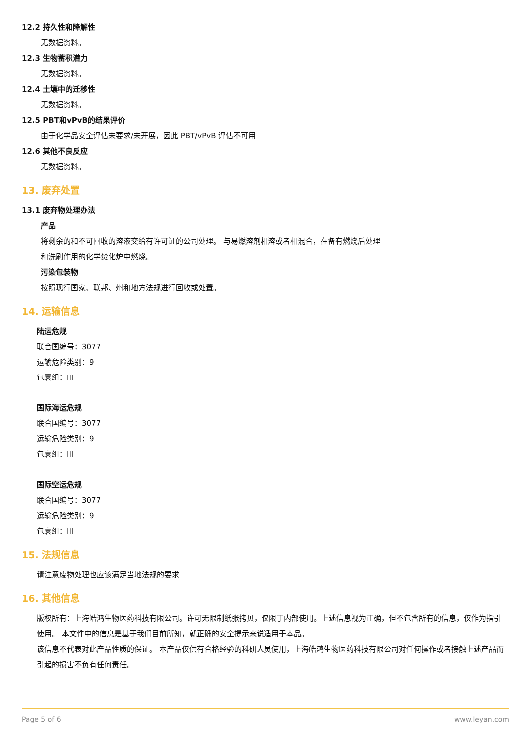12.2 持久性和降解性
无数据资料。
12.3 生物蓄积潜力
无数据资料。
12.4 土壤中的迁移性
无数据资料。
12.5 PBT和vPvB的结果评价
由于化学品安全评估未要求/未开展，因此 PBT/vPvB 评估不可用
12.6 其他不良反应
无数据资料。
13. 废弃处置
13.1 废弃物处理办法
产品
将剩余的和不可回收的溶液交给有许可证的公司处理。 与易燃溶剂相溶或者相混合，在备有燃烧后处理
和洗刷作用的化学焚化炉中燃烧。
污染包装物
按照现行国家、联邦、州和地方法规进行回收或处置。
14. 运输信息
陆运危规
联合国编号：3077
运输危险类别：9
包裹组：III
国际海运危规
联合国编号：3077
运输危险类别：9
包裹组：III
国际空运危规
联合国编号：3077
运输危险类别：9
包裹组：III
15. 法规信息
请注意废物处理也应该满足当地法规的要求
16. 其他信息
版权所有：上海皓鸿生物医药科技有限公司。许可无限制纸张拷贝，仅限于内部使用。上述信息视为正确，但不包含所有的信息，仅作为指引使用。 本文件中的信息是基于我们目前所知，就正确的安全提示来说适用于本品。
该信息不代表对此产品性质的保证。 本产品仅供有合格经验的科研人员使用，上海皓鸿生物医药科技有限公司对任何操作或者接触上述产品而引起的损害不负有任何责任。
Page 5 of 6 www.leyan.com